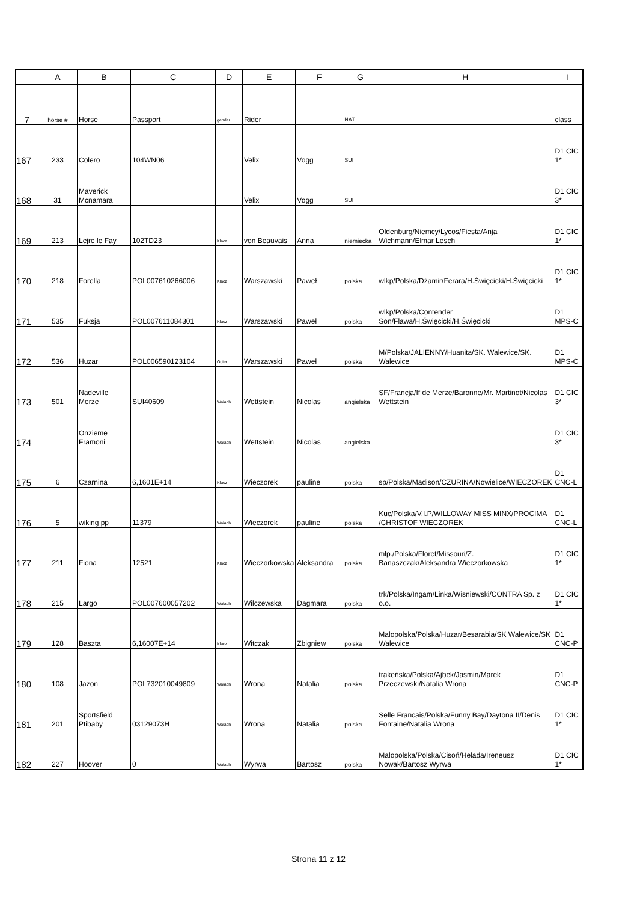| | A | B | C | D | E | F | G | H | I |
| --- | --- | --- | --- | --- | --- | --- | --- | --- | --- |
| 7 | horse # | Horse | Passport | gender | Rider | | NAT. | | class |
| 167 | 233 | Colero | 104WN06 | | Velix | Vogg | SUI | | D1 CIC 1* |
| 168 | 31 | Maverick Mcnamara | | | Velix | Vogg | SUI | | D1 CIC 3* |
| 169 | 213 | Lejre le Fay | 102TD23 | Klacz | von Beauvais | Anna | niemiecka | Oldenburg/Niemcy/Lycos/Fiesta/Anja Wichmann/Elmar Lesch | D1 CIC 1* |
| 170 | 218 | Forella | POL007610266006 | Klacz | Warszawski | Paweł | polska | wlkp/Polska/Dżamir/Ferara/H.Święcicki/H.Święcicki | D1 CIC 1* |
| 171 | 535 | Fuksja | POL007611084301 | Klacz | Warszawski | Paweł | polska | wlkp/Polska/Contender Son/Flawa/H.Święcicki/H.Święcicki | D1 MPS-C |
| 172 | 536 | Huzar | POL006590123104 | Ogier | Warszawski | Paweł | polska | M/Polska/JALIENNY/Huanita/SK. Walewice/SK. Walewice | D1 MPS-C |
| 173 | 501 | Nadeville Merze | SUI40609 | Wałach | Wettstein | Nicolas | angielska | SF/Francja/If de Merze/Baronne/Mr. Martinot/Nicolas Wettstein | D1 CIC 3* |
| 174 | | Onzieme Framoni | | Wałach | Wettstein | Nicolas | angielska | | D1 CIC 3* |
| 175 | 6 | Czarnina | 6,1601E+14 | Klacz | Wieczorek | pauline | polska | sp/Polska/Madison/CZURINA/Nowielice/WIECZOREK | D1 CNC-L |
| 176 | 5 | wiking pp | 11379 | Wałach | Wieczorek | pauline | polska | Kuc/Polska/V.I.P/WILLOWAY MISS MINX/PROCIMA /CHRISTOF WIECZOREK | D1 CNC-L |
| 177 | 211 | Fiona | 12521 | Klacz | Wieczorkowska | Aleksandra | polska | młp./Polska/Floret/Missouri/Z. Banaszczak/Aleksandra Wieczorkowska | D1 CIC 1* |
| 178 | 215 | Largo | POL007600057202 | Wałach | Wilczewska | Dagmara | polska | trk/Polska/Ingam/Linka/Wisniewski/CONTRA Sp. z o.o. | D1 CIC 1* |
| 179 | 128 | Baszta | 6,16007E+14 | Klacz | Witczak | Zbigniew | polska | Małopolska/Polska/Huzar/Besarabia/SK Walewice/SK Walewice | D1 CNC-P |
| 180 | 108 | Jazon | POL732010049809 | Wałach | Wrona | Natalia | polska | trakeńska/Polska/Ajbek/Jasmin/Marek Przeczewski/Natalia Wrona | D1 CNC-P |
| 181 | 201 | Sportsfield Ptibaby | 03129073H | Wałach | Wrona | Natalia | polska | Selle Francais/Polska/Funny Bay/Daytona II/Denis Fontaine/Natalia Wrona | D1 CIC 1* |
| 182 | 227 | Hoover | 0 | Wałach | Wyrwa | Bartosz | polska | Małopolska/Polska/Cisoń/Helada/Ireneusz Nowak/Bartosz Wyrwa | D1 CIC 1* |
Strona 11 z 12